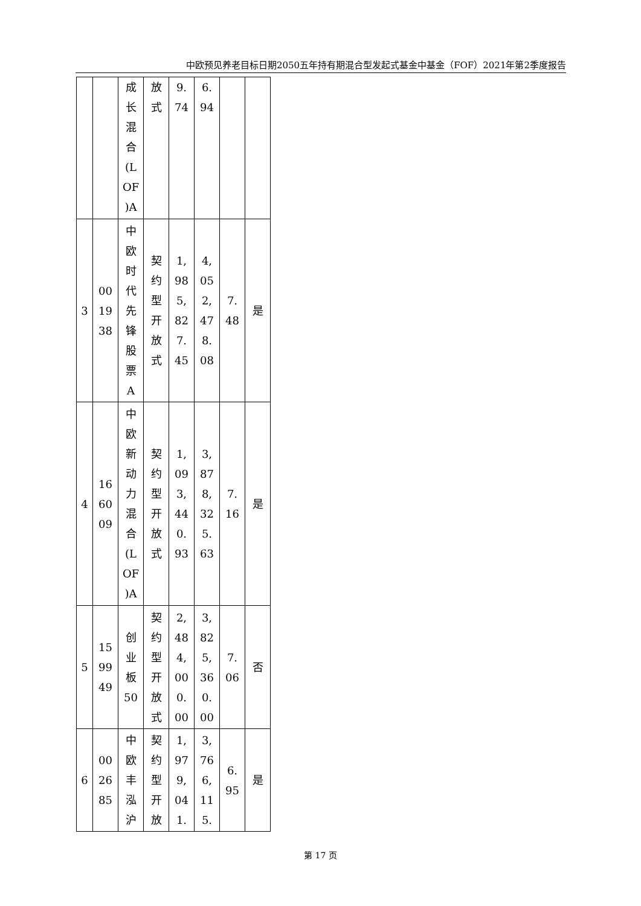中欧预见养老目标日期2050五年持有期混合型发起式基金中基金（FOF）2021年第2季度报告
| | | 成 长 混 合 (L OF )A | 放 式 | 9. 74 | 6. 94 | | |
| 3 | 00 19 38 | 中 欧 时 代 先 锋 股 票 A | 契 约 型 开 放 式 | 1, 98 5, 82 7. 45 | 4, 05 2, 47 8. 08 | 7. 48 | 是 |
| 4 | 16 60 09 | 中 欧 新 动 力 混 合 (L OF )A | 契 约 型 开 放 式 | 1, 09 3, 44 0. 93 | 3, 87 8, 32 5. 63 | 7. 16 | 是 |
| 5 | 15 99 49 | 创 业 板 50 | 契 约 型 开 放 式 | 2, 48 4, 00 0. 00 | 3, 82 5, 36 0. 00 | 7. 06 | 否 |
| 6 | 00 26 85 | 中 欧 丰 泓 沪 | 契 约 型 开 放 | 1, 97 9, 04 1. | 3, 76 6, 11 5. | 6. 95 | 是 |
第 17 页